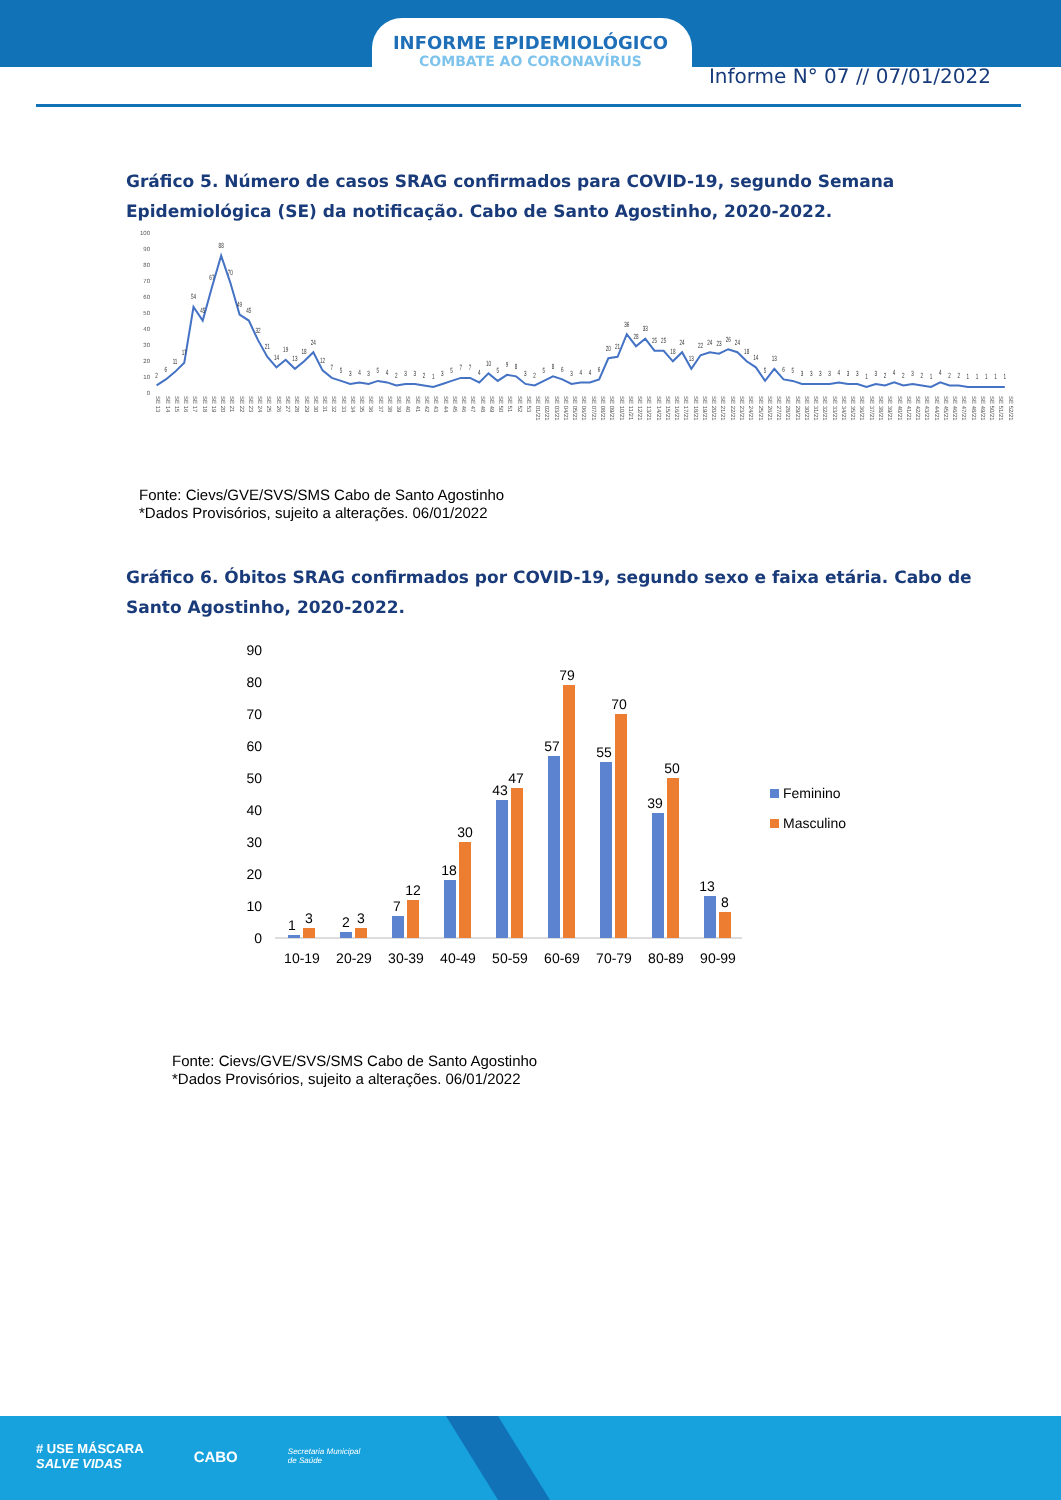INFORME EPIDEMIOLÓGICO
COMBATE AO CORONAVÍRUS
Informe N° 07 // 07/01/2022
Gráfico 5. Número de casos SRAG confirmados para COVID-19, segundo Semana Epidemiológica (SE) da notificação. Cabo de Santo Agostinho, 2020-2022.
100
90
80
70
60
50
40
30
20
10
0
2
6
11
17
54
45
67
88
70
49
45
32
21
14
19
13
18
24
12
7
5
3
4
3
5
4
2
3
3
2
1
3
5
7
7
4
10
5
9
8
3
2
5
8
6
3
4
4
6
20
21
36
28
33
25
25
18
24
13
22
24
23
26
24
18
14
5
13
6
5
3
3
3
3
4
3
3
1
3
2
4
2
3
2
1
4
2
2
1
1
1
1
1
SE 13 SE 14 SE 15 SE 16 SE 17 SE 18 SE 19 SE 20 SE 21 SE 22 SE 23 SE 24 SE 25 SE 26 SE 27 SE 28 SE 29 SE 30 SE 31 SE 32 SE 33 SE 34 SE 35 SE 36 SE 37 SE 38 SE 39 SE 40 SE 41 SE 42 SE 43 SE 44 SE 45 SE 46 SE 47 SE 48 SE 49 SE 50 SE 51 SE 52 SE 53 SE 01/21 SE 02/21 SE 03/21 SE 04/21 SE 05/21 SE 06/21 SE 07/21 SE 08/21 SE 09/21 SE 10/21 SE 11/21 SE 12/21 SE 13/21 SE 14/21 SE 15/21 SE 16/21 SE 17/21 SE 18/21 SE 19/21 SE 20/21 SE 21/21 SE 22/21 SE 23/21 SE 24/21 SE 25/21 SE 26/21 SE 27/21 SE 28/21 SE 29/21 SE 30/21 SE 31/21 SE 32/21 SE 33/21 SE 34/21 SE 35/21 SE 36/21 SE 37/21 SE 38/21 SE 39/21 SE 40/21 SE 41/21 SE 42/21 SE 43/21 SE 44/21 SE 45/21 SE 46/21 SE 47/21 SE 48/21 SE 49/21 SE 50/21 SE 51/21 SE 52/21
Fonte: Cievs/GVE/SVS/SMS Cabo de Santo Agostinho
*Dados Provisórios, sujeito a alterações. 06/01/2022
Gráfico 6. Óbitos SRAG confirmados por COVID-19, segundo sexo e faixa etária. Cabo de Santo Agostinho, 2020-2022.
90
80
70
60
50
40
30
20
10
0
1
3
2
3
7
12
18
30
43
47
57
79
55
70
39
50
13
8
10-19
20-29
30-39
40-49
50-59
60-69
70-79
80-89
90-99
Feminino
Masculino
Fonte: Cievs/GVE/SVS/SMS Cabo de Santo Agostinho
*Dados Provisórios, sujeito a alterações. 06/01/2022
# USE MÁSCARA
SALVE VIDAS
CABO
Secretaria Municipal
de Saúde